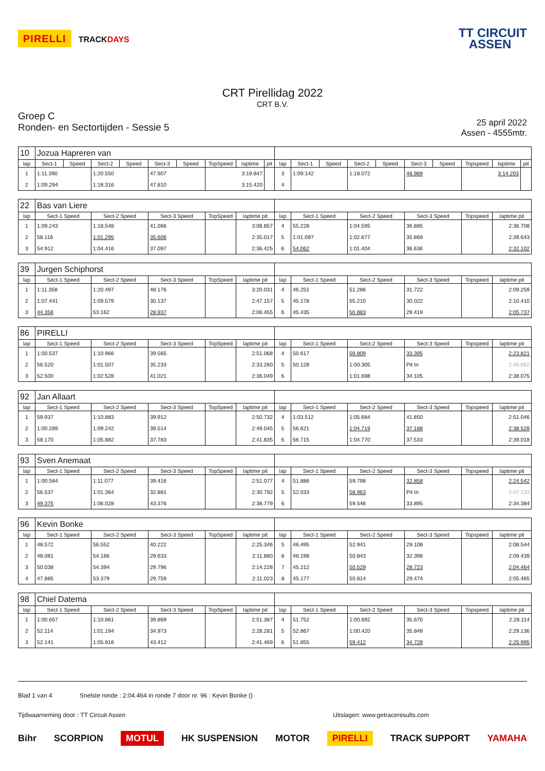PIRELLI TRACKDAYS
TT CIRCUIT
ASSEN
CRT Pirellidag 2022
CRT B.V.
Groep C
Ronden- en Sectortijden - Sessie 5
25 april 2022
Assen - 4555mtr.
| 10 | Jozua Hapreren van | | | | | | | | | | | | | | | | | | |
| lap | Sect-1 | Speed | Sect-2 | Speed | Sect-3 | Speed | TopSpeed | laptime | pit | lap | Sect-1 | Speed | Sect-2 | Speed | Sect-3 | Speed | Topspeed | laptime | pit |
| 1 | 1:11.390 | | 1:20.550 | | 47.907 | | 3:19.847 | | | 3 | 1:09.142 | | 1:18.072 | | 46.989 | | 3:14.203 | | |
| 2 | 1:09.294 | | 1:18.316 | | 47.810 | | 3:15.420 | | | 4 | | | | | | | | | |
| 22 | Bas van Liere | | | | | | | | | | |
| lap | Sect-1 Speed | Sect-2 Speed | Sect-3 Speed | TopSpeed | laptime pit | lap | Sect-1 Speed | Sect-2 Speed | Sect-3 Speed | Topspeed | laptime pit |
| 1 | 1:09.243 | 1:18.548 | 41.066 | | 3:08.857 | 4 | 55.228 | 1:04.595 | 36.885 | | 2:36.708 |
| 2 | 58.116 | 1:01.295 | 35.606 | | 2:35.017 | 5 | 1:01.097 | 1:02.677 | 35.869 | | 2:39.643 |
| 3 | 54.912 | 1:04.416 | 37.097 | | 2:36.425 | 6 | 54.062 | 1:01.404 | 36.636 | | 2:32.102 |
| 39 | Jurgen Schiphorst | | | | | | | | | | |
| lap | Sect-1 Speed | Sect-2 Speed | Sect-3 Speed | TopSpeed | laptime pit | lap | Sect-1 Speed | Sect-2 Speed | Sect-3 Speed | Topspeed | laptime pit |
| 1 | 1:11.358 | 1:20.497 | 48.176 | | 3:20.031 | 4 | 46.251 | 51.286 | 31.722 | | 2:09.259 |
| 2 | 1:07.441 | 1:09.579 | 30.137 | | 2:47.157 | 5 | 45.178 | 55.210 | 30.022 | | 2:10.410 |
| 3 | 44.356 | 53.162 | 28.937 | | 2:06.455 | 6 | 45.435 | 50.883 | 29.419 | | 2:05.737 |
| 86 | PIRELLI | | | | | | | | | | |
| lap | Sect-1 Speed | Sect-2 Speed | Sect-3 Speed | TopSpeed | laptime pit | lap | Sect-1 Speed | Sect-2 Speed | Sect-3 Speed | Topspeed | laptime pit |
| 1 | 1:00.537 | 1:10.966 | 39.565 | | 2:51.068 | 4 | 50.617 | 59.809 | 33.395 | | 2:23.821 |
| 2 | 56.520 | 1:01.507 | 35.233 | | 2:33.260 | 5 | 50.128 | 1:00.305 | Pit In | | 2:49.962 |
| 3 | 52.500 | 1:02.528 | 41.021 | | 2:36.049 | 6 | | 1:01.698 | 34.105 | | 2:38.075 |
| 92 | Jan Allaart | | | | | | | | | | |
| lap | Sect-1 Speed | Sect-2 Speed | Sect-3 Speed | TopSpeed | laptime pit | lap | Sect-1 Speed | Sect-2 Speed | Sect-3 Speed | Topspeed | laptime pit |
| 1 | 59.937 | 1:10.883 | 39.912 | | 2:50.732 | 4 | 1:03.512 | 1:05.684 | 41.850 | | 2:51.046 |
| 2 | 1:00.289 | 1:09.242 | 39.514 | | 2:49.045 | 5 | 56.621 | 1:04.719 | 37.188 | | 2:38.528 |
| 3 | 58.170 | 1:05.882 | 37.783 | | 2:41.835 | 6 | 56.715 | 1:04.770 | 37.533 | | 2:39.018 |
| 93 | Sven Anemaat | | | | | | | | | | |
| lap | Sect-1 Speed | Sect-2 Speed | Sect-3 Speed | TopSpeed | laptime pit | lap | Sect-1 Speed | Sect-2 Speed | Sect-3 Speed | Topspeed | laptime pit |
| 1 | 1:00.584 | 1:11.077 | 39.416 | | 2:51.077 | 4 | 51.886 | 59.798 | 32.858 | | 2:24.542 |
| 2 | 56.537 | 1:01.364 | 32.881 | | 2:30.782 | 5 | 52.033 | 58.963 | Pit In | | 2:47.233 |
| 3 | 49.375 | 1:06.028 | 43.376 | | 2:38.779 | 6 | | 59.546 | 33.895 | | 2:34.384 |
| 96 | Kevin Bonke | | | | | | | | | | |
| lap | Sect-1 Speed | Sect-2 Speed | Sect-3 Speed | TopSpeed | laptime pit | lap | Sect-1 Speed | Sect-2 Speed | Sect-3 Speed | Topspeed | laptime pit |
| 1 | 48.572 | 56.552 | 40.222 | | 2:25.346 | 5 | 46.495 | 52.941 | 29.108 | | 2:08.544 |
| 2 | 48.081 | 54.166 | 29.633 | | 2:11.880 | 6 | 46.198 | 50.843 | 32.398 | | 2:09.439 |
| 3 | 50.038 | 54.394 | 29.796 | | 2:14.228 | 7 | 45.212 | 50.529 | 28.723 | | 2:04.464 |
| 4 | 47.885 | 53.379 | 29.759 | | 2:11.023 | 8 | 45.177 | 50.814 | 29.474 | | 2:05.465 |
| 98 | Chiel Datema | | | | | | | | | | |
| lap | Sect-1 Speed | Sect-2 Speed | Sect-3 Speed | TopSpeed | laptime pit | lap | Sect-1 Speed | Sect-2 Speed | Sect-3 Speed | Topspeed | laptime pit |
| 1 | 1:00.657 | 1:10.861 | 39.869 | | 2:51.387 | 4 | 51.752 | 1:00.692 | 35.670 | | 2:28.114 |
| 2 | 52.114 | 1:01.194 | 34.973 | | 2:28.281 | 5 | 52.867 | 1:00.420 | 35.849 | | 2:29.136 |
| 3 | 52.141 | 1:05.916 | 43.412 | | 2:41.469 | 6 | 51.855 | 59.412 | 34.728 | | 2:25.995 |
Blad 1 van 4 Snelste ronde : 2:04.464 in ronde 7 door nr. 96 : Kevin Bonke ()
Tijdwaarneming door : TT Circuit Assen Uitslagen: www.getraceresults.com
Bihr SCORPION MOTUL HK SUSPENSION MOTOR PIRELLI TRACK SUPPORT YAMAHA